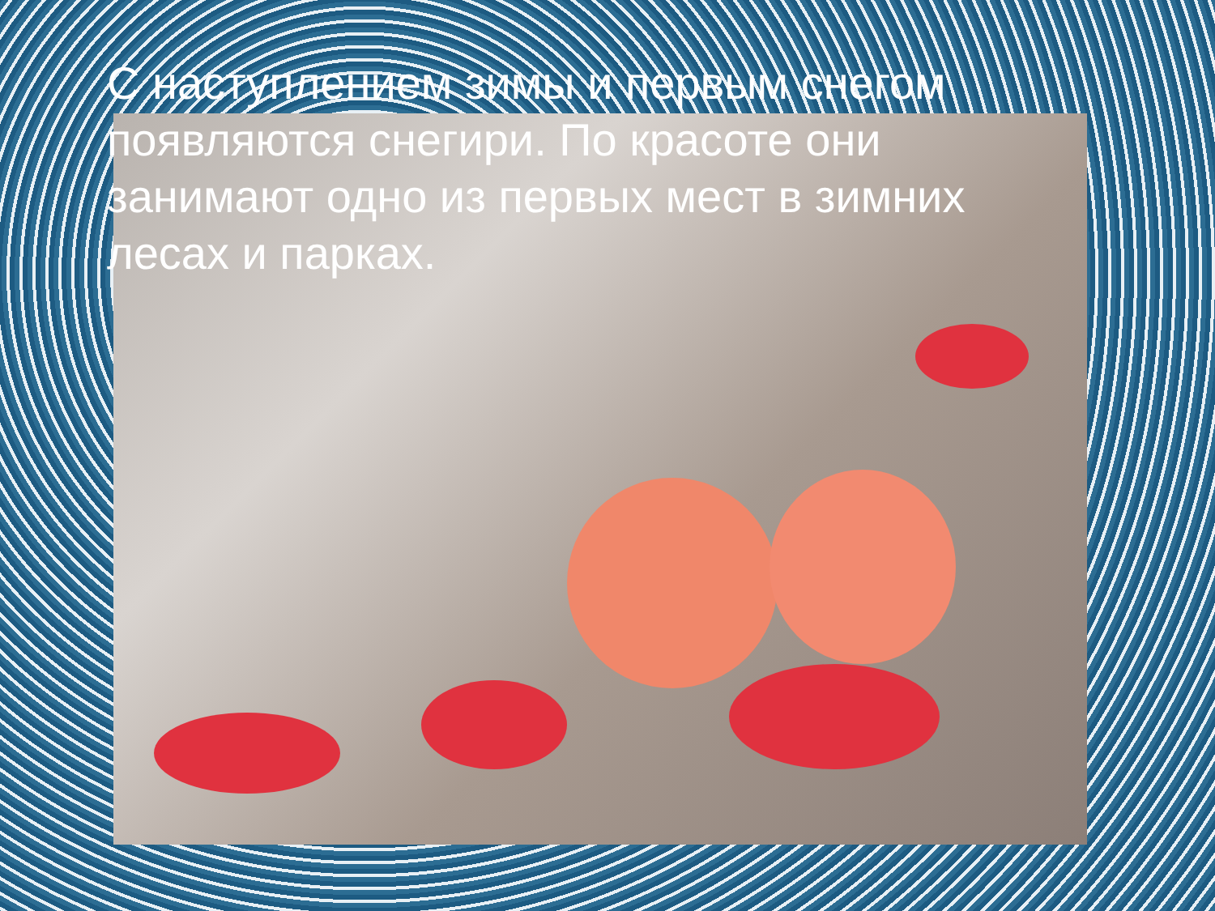С наступлением зимы и первым снегом появляются снегири. По красоте они занимают одно из первых мест в зимних лесах и парках.